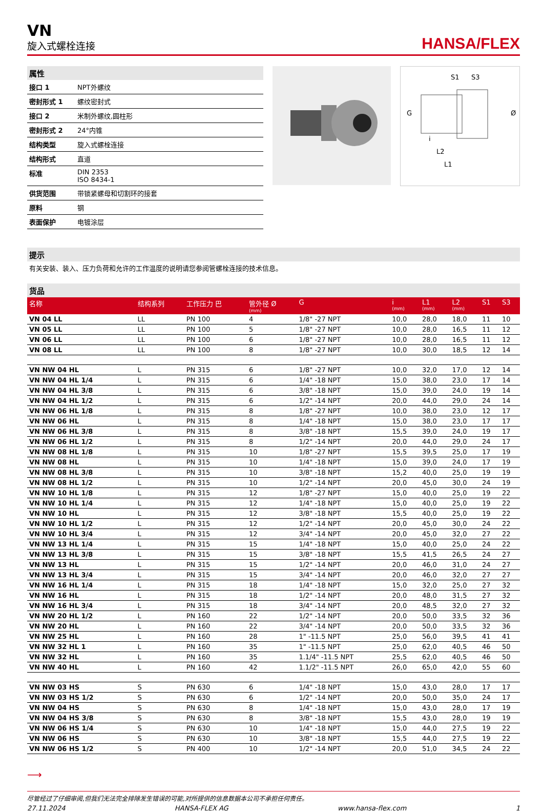VN
旋入式螺栓连接
HANSA/FLEX
属性
| 接口 1 | NPT外螺纹 |
| 密封形式 1 | 螺纹密封式 |
| 接口 2 | 米制外螺纹,圆柱形 |
| 密封形式 2 | 24°内锥 |
| 结构类型 | 旋入式螺栓连接 |
| 结构形式 | 直道 |
| 标准 | DIN 2353 ISO 8434-1 |
| 供货范围 | 带锁紧螺母和切割环的接套 |
| 原料 | 钢 |
| 表面保护 | 电镀涂层 |
S1
S3
G
Ø
i
L2
L1
提示
有关安装、装入、压力负荷和允许的工作温度的说明请您参阅管螺栓连接的技术信息。
货品
| 名称 | 结构系列 | 工作压力 巴 | 管外径 Ø (mm) | G | i (mm) | L1 (mm) | L2 (mm) | S1 | S3 |
| --- | --- | --- | --- | --- | --- | --- | --- | --- | --- |
| VN 04 LL | LL | PN 100 | 4 | 1/8" -27 NPT | 10,0 | 28,0 | 18,0 | 11 | 10 |
| VN 05 LL | LL | PN 100 | 5 | 1/8" -27 NPT | 10,0 | 28,0 | 16,5 | 11 | 12 |
| VN 06 LL | LL | PN 100 | 6 | 1/8" -27 NPT | 10,0 | 28,0 | 16,5 | 11 | 12 |
| VN 08 LL | LL | PN 100 | 8 | 1/8" -27 NPT | 10,0 | 30,0 | 18,5 | 12 | 14 |
| VN NW 04 HL | L | PN 315 | 6 | 1/8" -27 NPT | 10,0 | 32,0 | 17,0 | 12 | 14 |
| VN NW 04 HL 1/4 | L | PN 315 | 6 | 1/4" -18 NPT | 15,0 | 38,0 | 23,0 | 17 | 14 |
| VN NW 04 HL 3/8 | L | PN 315 | 6 | 3/8" -18 NPT | 15,0 | 39,0 | 24,0 | 19 | 14 |
| VN NW 04 HL 1/2 | L | PN 315 | 6 | 1/2" -14 NPT | 20,0 | 44,0 | 29,0 | 24 | 14 |
| VN NW 06 HL 1/8 | L | PN 315 | 8 | 1/8" -27 NPT | 10,0 | 38,0 | 23,0 | 12 | 17 |
| VN NW 06 HL | L | PN 315 | 8 | 1/4" -18 NPT | 15,0 | 38,0 | 23,0 | 17 | 17 |
| VN NW 06 HL 3/8 | L | PN 315 | 8 | 3/8" -18 NPT | 15,5 | 39,0 | 24,0 | 19 | 17 |
| VN NW 06 HL 1/2 | L | PN 315 | 8 | 1/2" -14 NPT | 20,0 | 44,0 | 29,0 | 24 | 17 |
| VN NW 08 HL 1/8 | L | PN 315 | 10 | 1/8" -27 NPT | 15,5 | 39,5 | 25,0 | 17 | 19 |
| VN NW 08 HL | L | PN 315 | 10 | 1/4" -18 NPT | 15,0 | 39,0 | 24,0 | 17 | 19 |
| VN NW 08 HL 3/8 | L | PN 315 | 10 | 3/8" -18 NPT | 15,2 | 40,0 | 25,0 | 19 | 19 |
| VN NW 08 HL 1/2 | L | PN 315 | 10 | 1/2" -14 NPT | 20,0 | 45,0 | 30,0 | 24 | 19 |
| VN NW 10 HL 1/8 | L | PN 315 | 12 | 1/8" -27 NPT | 15,0 | 40,0 | 25,0 | 19 | 22 |
| VN NW 10 HL 1/4 | L | PN 315 | 12 | 1/4" -18 NPT | 15,0 | 40,0 | 25,0 | 19 | 22 |
| VN NW 10 HL | L | PN 315 | 12 | 3/8" -18 NPT | 15,5 | 40,0 | 25,0 | 19 | 22 |
| VN NW 10 HL 1/2 | L | PN 315 | 12 | 1/2" -14 NPT | 20,0 | 45,0 | 30,0 | 24 | 22 |
| VN NW 10 HL 3/4 | L | PN 315 | 12 | 3/4" -14 NPT | 20,0 | 45,0 | 32,0 | 27 | 22 |
| VN NW 13 HL 1/4 | L | PN 315 | 15 | 1/4" -18 NPT | 15,0 | 40,0 | 25,0 | 24 | 22 |
| VN NW 13 HL 3/8 | L | PN 315 | 15 | 3/8" -18 NPT | 15,5 | 41,5 | 26,5 | 24 | 27 |
| VN NW 13 HL | L | PN 315 | 15 | 1/2" -14 NPT | 20,0 | 46,0 | 31,0 | 24 | 27 |
| VN NW 13 HL 3/4 | L | PN 315 | 15 | 3/4" -14 NPT | 20,0 | 46,0 | 32,0 | 27 | 27 |
| VN NW 16 HL 1/4 | L | PN 315 | 18 | 1/4" -18 NPT | 15,0 | 32,0 | 25,0 | 27 | 32 |
| VN NW 16 HL | L | PN 315 | 18 | 1/2" -14 NPT | 20,0 | 48,0 | 31,5 | 27 | 32 |
| VN NW 16 HL 3/4 | L | PN 315 | 18 | 3/4" -14 NPT | 20,0 | 48,5 | 32,0 | 27 | 32 |
| VN NW 20 HL 1/2 | L | PN 160 | 22 | 1/2" -14 NPT | 20,0 | 50,0 | 33,5 | 32 | 36 |
| VN NW 20 HL | L | PN 160 | 22 | 3/4" -14 NPT | 20,0 | 50,0 | 33,5 | 32 | 36 |
| VN NW 25 HL | L | PN 160 | 28 | 1" -11.5 NPT | 25,0 | 56,0 | 39,5 | 41 | 41 |
| VN NW 32 HL 1 | L | PN 160 | 35 | 1" -11.5 NPT | 25,0 | 62,0 | 40,5 | 46 | 50 |
| VN NW 32 HL | L | PN 160 | 35 | 1.1/4" -11.5 NPT | 25,5 | 62,0 | 40,5 | 46 | 50 |
| VN NW 40 HL | L | PN 160 | 42 | 1.1/2" -11.5 NPT | 26,0 | 65,0 | 42,0 | 55 | 60 |
| VN NW 03 HS | S | PN 630 | 6 | 1/4" -18 NPT | 15,0 | 43,0 | 28,0 | 17 | 17 |
| VN NW 03 HS 1/2 | S | PN 630 | 6 | 1/2" -14 NPT | 20,0 | 50,0 | 35,0 | 24 | 17 |
| VN NW 04 HS | S | PN 630 | 8 | 1/4" -18 NPT | 15,0 | 43,0 | 28,0 | 17 | 19 |
| VN NW 04 HS 3/8 | S | PN 630 | 8 | 3/8" -18 NPT | 15,5 | 43,0 | 28,0 | 19 | 19 |
| VN NW 06 HS 1/4 | S | PN 630 | 10 | 1/4" -18 NPT | 15,0 | 44,0 | 27,5 | 19 | 22 |
| VN NW 06 HS | S | PN 630 | 10 | 3/8" -18 NPT | 15,5 | 44,0 | 27,5 | 19 | 22 |
| VN NW 06 HS 1/2 | S | PN 400 | 10 | 1/2" -14 NPT | 20,0 | 51,0 | 34,5 | 24 | 22 |
⟶
尽管经过了仔细审阅,但我们无法完全排除发生错误的可能,对所提供的信息数据本公司不承担任何责任。
27.11.2024 HANSA-FLEX AG www.hansa-flex.com 1